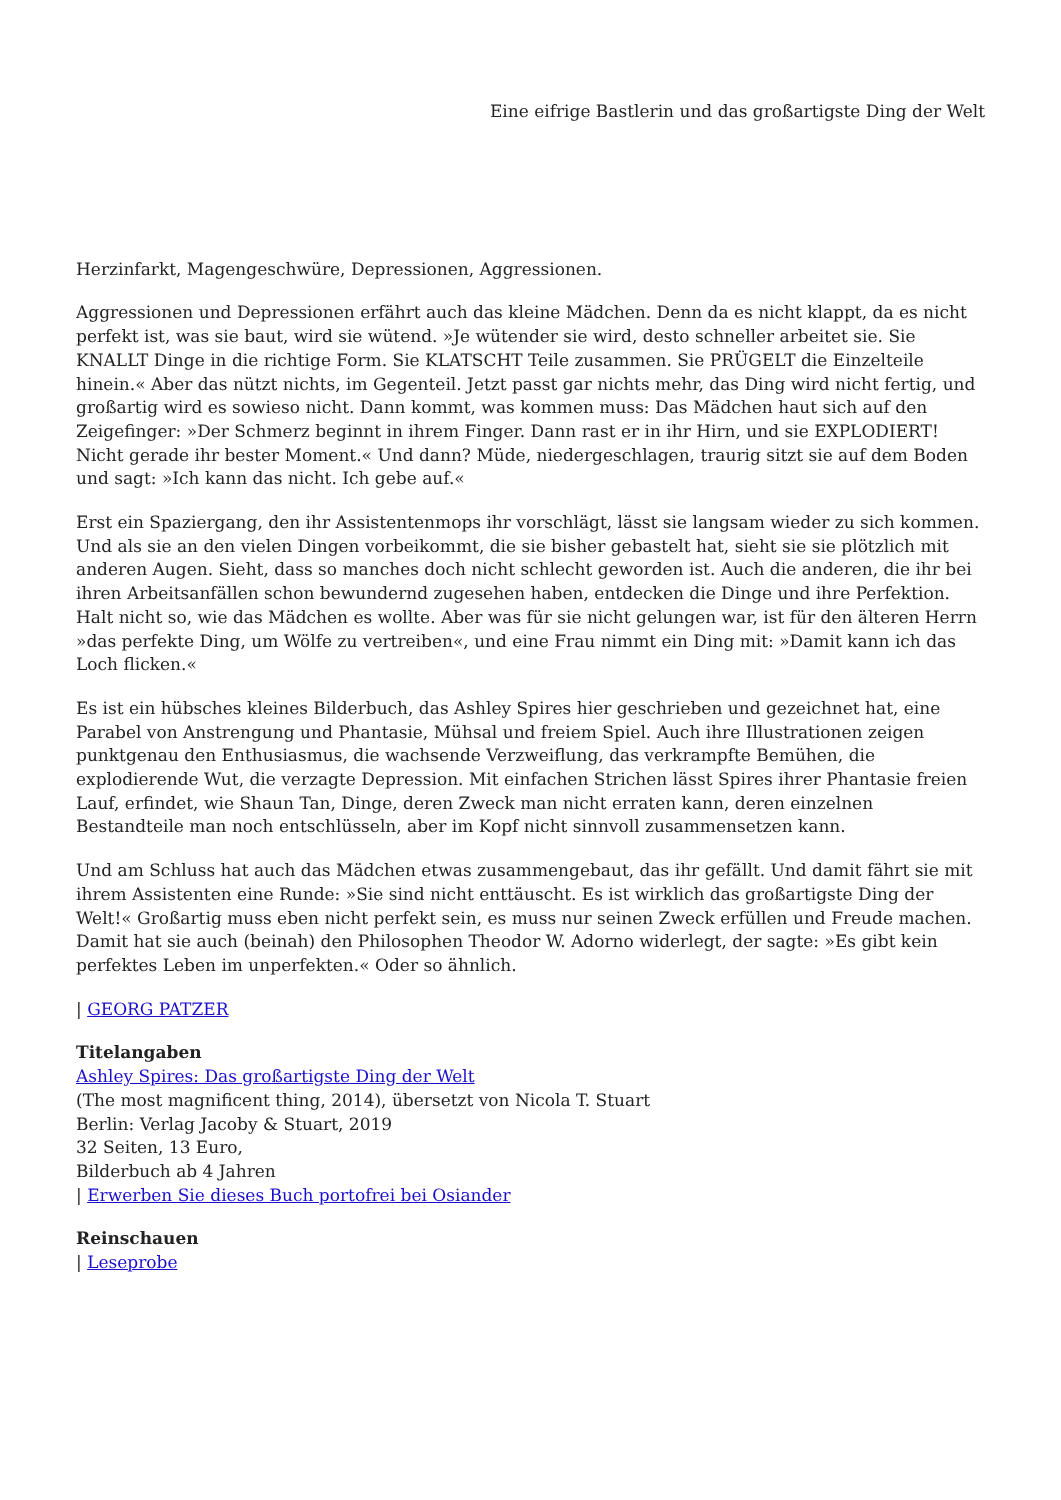Eine eifrige Bastlerin und das großartigste Ding der Welt
Herzinfarkt, Magengeschwüre, Depressionen, Aggressionen.
Aggressionen und Depressionen erfährt auch das kleine Mädchen. Denn da es nicht klappt, da es nicht perfekt ist, was sie baut, wird sie wütend. »Je wütender sie wird, desto schneller arbeitet sie. Sie KNALLT Dinge in die richtige Form. Sie KLATSCHT Teile zusammen. Sie PRÜGELT die Einzelteile hinein.« Aber das nützt nichts, im Gegenteil. Jetzt passt gar nichts mehr, das Ding wird nicht fertig, und großartig wird es sowieso nicht. Dann kommt, was kommen muss: Das Mädchen haut sich auf den Zeigefinger: »Der Schmerz beginnt in ihrem Finger. Dann rast er in ihr Hirn, und sie EXPLODIERT! Nicht gerade ihr bester Moment.« Und dann? Müde, niedergeschlagen, traurig sitzt sie auf dem Boden und sagt: »Ich kann das nicht. Ich gebe auf.«
Erst ein Spaziergang, den ihr Assistentenmops ihr vorschlägt, lässt sie langsam wieder zu sich kommen. Und als sie an den vielen Dingen vorbeikommt, die sie bisher gebastelt hat, sieht sie sie plötzlich mit anderen Augen. Sieht, dass so manches doch nicht schlecht geworden ist. Auch die anderen, die ihr bei ihren Arbeitsanfällen schon bewundernd zugesehen haben, entdecken die Dinge und ihre Perfektion. Halt nicht so, wie das Mädchen es wollte. Aber was für sie nicht gelungen war, ist für den älteren Herrn »das perfekte Ding, um Wölfe zu vertreiben«, und eine Frau nimmt ein Ding mit: »Damit kann ich das Loch flicken.«
Es ist ein hübsches kleines Bilderbuch, das Ashley Spires hier geschrieben und gezeichnet hat, eine Parabel von Anstrengung und Phantasie, Mühsal und freiem Spiel. Auch ihre Illustrationen zeigen punktgenau den Enthusiasmus, die wachsende Verzweiflung, das verkrampfte Bemühen, die explodierende Wut, die verzagte Depression. Mit einfachen Strichen lässt Spires ihrer Phantasie freien Lauf, erfindet, wie Shaun Tan, Dinge, deren Zweck man nicht erraten kann, deren einzelnen Bestandteile man noch entschlüsseln, aber im Kopf nicht sinnvoll zusammensetzen kann.
Und am Schluss hat auch das Mädchen etwas zusammengebaut, das ihr gefällt. Und damit fährt sie mit ihrem Assistenten eine Runde: »Sie sind nicht enttäuscht. Es ist wirklich das großartigste Ding der Welt!« Großartig muss eben nicht perfekt sein, es muss nur seinen Zweck erfüllen und Freude machen. Damit hat sie auch (beinah) den Philosophen Theodor W. Adorno widerlegt, der sagte: »Es gibt kein perfektes Leben im unperfekten.« Oder so ähnlich.
| GEORG PATZER
Titelangaben
Ashley Spires: Das großartigste Ding der Welt
(The most magnificent thing, 2014), übersetzt von Nicola T. Stuart
Berlin: Verlag Jacoby & Stuart, 2019
32 Seiten, 13 Euro,
Bilderbuch ab 4 Jahren
| Erwerben Sie dieses Buch portofrei bei Osiander
Reinschauen
| Leseprobe